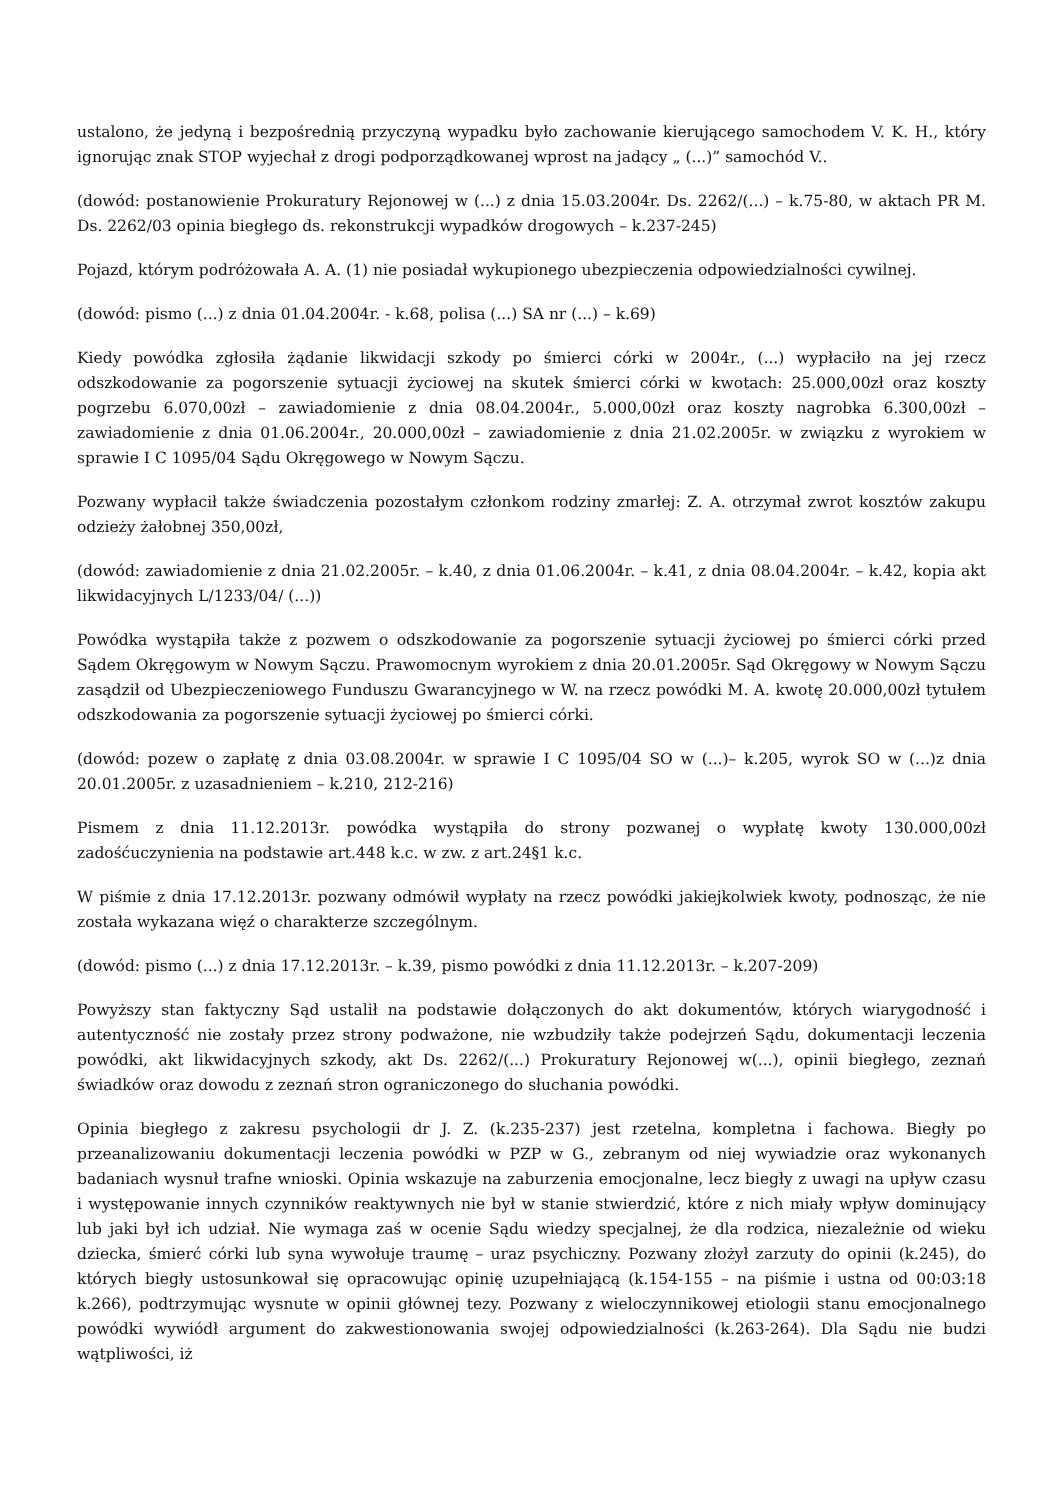ustalono, że jedyną i bezpośrednią przyczyną wypadku było zachowanie kierującego samochodem V. K. H., który ignorując znak STOP wyjechał z drogi podporządkowanej wprost na jadący „ (...)” samochód V..
(dowód: postanowienie Prokuratury Rejonowej w (...) z dnia 15.03.2004r. Ds. 2262/(...) – k.75-80, w aktach PR M. Ds. 2262/03 opinia biegłego ds. rekonstrukcji wypadków drogowych – k.237-245)
Pojazd, którym podróżowała A. A. (1) nie posiadał wykupionego ubezpieczenia odpowiedzialności cywilnej.
(dowód: pismo (...) z dnia 01.04.2004r. - k.68, polisa (...) SA nr (...) – k.69)
Kiedy powódka zgłosiła żądanie likwidacji szkody po śmierci córki w 2004r., (...) wypłaciło na jej rzecz odszkodowanie za pogorszenie sytuacji życiowej na skutek śmierci córki w kwotach: 25.000,00zł oraz koszty pogrzebu 6.070,00zł – zawiadomienie z dnia 08.04.2004r., 5.000,00zł oraz koszty nagrobka 6.300,00zł – zawiadomienie z dnia 01.06.2004r., 20.000,00zł – zawiadomienie z dnia 21.02.2005r. w związku z wyrokiem w sprawie I C 1095/04 Sądu Okręgowego w Nowym Sączu.
Pozwany wypłacił także świadczenia pozostałym członkom rodziny zmarłej: Z. A. otrzymał zwrot kosztów zakupu odzieży żałobnej 350,00zł,
(dowód: zawiadomienie z dnia 21.02.2005r. – k.40, z dnia 01.06.2004r. – k.41, z dnia 08.04.2004r. – k.42, kopia akt likwidacyjnych L/1233/04/ (...))
Powódka wystąpiła także z pozwem o odszkodowanie za pogorszenie sytuacji życiowej po śmierci córki przed Sądem Okręgowym w Nowym Sączu. Prawomocnym wyrokiem z dnia 20.01.2005r. Sąd Okręgowy w Nowym Sączu zasądził od Ubezpieczeniowego Funduszu Gwarancyjnego w W. na rzecz powódki M. A. kwotę 20.000,00zł tytułem odszkodowania za pogorszenie sytuacji życiowej po śmierci córki.
(dowód: pozew o zapłatę z dnia 03.08.2004r. w sprawie I C 1095/04 SO w (...)– k.205, wyrok SO w (...)z dnia 20.01.2005r. z uzasadnieniem – k.210, 212-216)
Pismem z dnia 11.12.2013r. powódka wystąpiła do strony pozwanej o wypłatę kwoty 130.000,00zł zadośćuczynienia na podstawie art.448 k.c. w zw. z art.24§1 k.c.
W piśmie z dnia 17.12.2013r. pozwany odmówił wypłaty na rzecz powódki jakiejkolwiek kwoty, podnosząc, że nie została wykazana więź o charakterze szczególnym.
(dowód: pismo (...) z dnia 17.12.2013r. – k.39, pismo powódki z dnia 11.12.2013r. – k.207-209)
Powyższy stan faktyczny Sąd ustalił na podstawie dołączonych do akt dokumentów, których wiarygodność i autentyczność nie zostały przez strony podważone, nie wzbudziły także podejrzeń Sądu, dokumentacji leczenia powódki, akt likwidacyjnych szkody, akt Ds. 2262/(...) Prokuratury Rejonowej w(...), opinii biegłego, zeznań świadków oraz dowodu z zeznań stron ograniczonego do słuchania powódki.
Opinia biegłego z zakresu psychologii dr J. Z. (k.235-237) jest rzetelna, kompletna i fachowa. Biegły po przeanalizowaniu dokumentacji leczenia powódki w PZP w G., zebranym od niej wywiadzie oraz wykonanych badaniach wysnuł trafne wnioski. Opinia wskazuje na zaburzenia emocjonalne, lecz biegły z uwagi na upływ czasu i występowanie innych czynników reaktywnych nie był w stanie stwierdzić, które z nich miały wpływ dominujący lub jaki był ich udział. Nie wymaga zaś w ocenie Sądu wiedzy specjalnej, że dla rodzica, niezależnie od wieku dziecka, śmierć córki lub syna wywołuje traumę – uraz psychiczny. Pozwany złożył zarzuty do opinii (k.245), do których biegły ustosunkował się opracowując opinię uzupełniającą (k.154-155 – na piśmie i ustna od 00:03:18 k.266), podtrzymując wysnute w opinii głównej tezy. Pozwany z wieloczynnikowej etiologii stanu emocjonalnego powódki wywiódł argument do zakwestionowania swojej odpowiedzialności (k.263-264). Dla Sądu nie budzi wątpliwości, iż